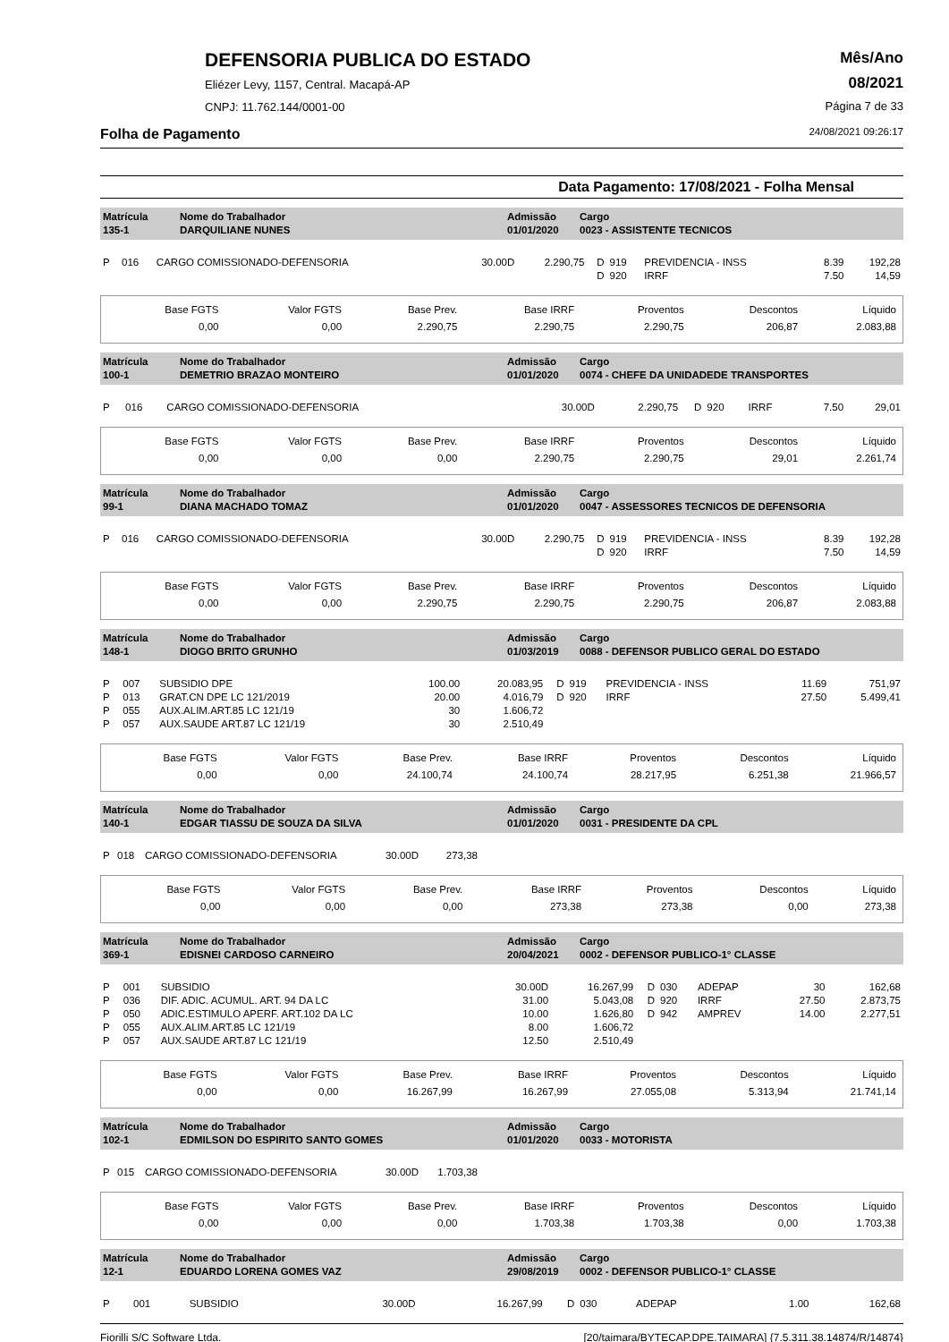DEFENSORIA PUBLICA DO ESTADO
Eliézer Levy, 1157, Central. Macapá-AP
CNPJ: 11.762.144/0001-00
Mês/Ano
08/2021
Página 7 de 33
Folha de Pagamento 24/08/2021 09:26:17
Data Pagamento: 17/08/2021 - Folha Mensal
| Matrícula 135-1 | Nome do Trabalhador DARQUILIANE NUNES | Admissão 01/01/2020 | Cargo 0023 - ASSISTENTE TECNICOS |
| P | 016 | CARGO COMISSIONADO-DEFENSORIA | 30.00D | 2.290,75 | D | 919 | PREVIDENCIA - INSS | 8.39 | 192,28 |
| | | | | | D | 920 | IRRF | 7.50 | 14,59 |
| Base FGTS | Valor FGTS | Base Prev. | Base IRRF | Proventos | Descontos | Líquido |
| 0,00 | 0,00 | 2.290,75 | 2.290,75 | 2.290,75 | 206,87 | 2.083,88 |
| Matrícula 100-1 | Nome do Trabalhador DEMETRIO BRAZAO MONTEIRO | Admissão 01/01/2020 | Cargo 0074 - CHEFE DA UNIDADEDE TRANSPORTES |
| P | 016 | CARGO COMISSIONADO-DEFENSORIA | 30.00D | 2.290,75 | D | 920 | IRRF | 7.50 | 29,01 |
| Base FGTS | Valor FGTS | Base Prev. | Base IRRF | Proventos | Descontos | Líquido |
| 0,00 | 0,00 | 0,00 | 2.290,75 | 2.290,75 | 29,01 | 2.261,74 |
| Matrícula 99-1 | Nome do Trabalhador DIANA MACHADO TOMAZ | Admissão 01/01/2020 | Cargo 0047 - ASSESSORES TECNICOS DE DEFENSORIA |
| P | 016 | CARGO COMISSIONADO-DEFENSORIA | 30.00D | 2.290,75 | D | 919 | PREVIDENCIA - INSS | 8.39 | 192,28 |
| | | | | | D | 920 | IRRF | 7.50 | 14,59 |
| Base FGTS | Valor FGTS | Base Prev. | Base IRRF | Proventos | Descontos | Líquido |
| 0,00 | 0,00 | 2.290,75 | 2.290,75 | 2.290,75 | 206,87 | 2.083,88 |
| Matrícula 148-1 | Nome do Trabalhador DIOGO BRITO GRUNHO | Admissão 01/03/2019 | Cargo 0088 - DEFENSOR PUBLICO GERAL DO ESTADO |
| P | 007 | SUBSIDIO DPE | 100.00 | 20.083,95 | D | 919 | PREVIDENCIA - INSS | 11.69 | 751,97 |
| P | 013 | GRAT.CN DPE LC 121/2019 | 20.00 | 4.016,79 | D | 920 | IRRF | 27.50 | 5.499,41 |
| P | 055 | AUX.ALIM.ART.85 LC 121/19 | 30 | 1.606,72 | | | | | |
| P | 057 | AUX.SAUDE ART.87 LC 121/19 | 30 | 2.510,49 | | | | | |
| Base FGTS | Valor FGTS | Base Prev. | Base IRRF | Proventos | Descontos | Líquido |
| 0,00 | 0,00 | 24.100,74 | 24.100,74 | 28.217,95 | 6.251,38 | 21.966,57 |
| Matrícula 140-1 | Nome do Trabalhador EDGAR TIASSU DE SOUZA DA SILVA | Admissão 01/01/2020 | Cargo 0031 - PRESIDENTE DA CPL |
| P | 018 | CARGO COMISSIONADO-DEFENSORIA | 30.00D | 273,38 | |
| Base FGTS | Valor FGTS | Base Prev. | Base IRRF | Proventos | Descontos | Líquido |
| 0,00 | 0,00 | 0,00 | 273,38 | 273,38 | 0,00 | 273,38 |
| Matrícula 369-1 | Nome do Trabalhador EDISNEI CARDOSO CARNEIRO | Admissão 20/04/2021 | Cargo 0002 - DEFENSOR PUBLICO-1° CLASSE |
| P | 001 | SUBSIDIO | 30.00D | 16.267,99 | D | 030 | ADEPAP | 30 | 162,68 |
| P | 036 | DIF. ADIC. ACUMUL. ART. 94 DA LC | 31.00 | 5.043,08 | D | 920 | IRRF | 27.50 | 2.873,75 |
| P | 050 | ADIC.ESTIMULO APERF. ART.102 DA LC | 10.00 | 1.626,80 | D | 942 | AMPREV | 14.00 | 2.277,51 |
| P | 055 | AUX.ALIM.ART.85 LC 121/19 | 8.00 | 1.606,72 | | | | | |
| P | 057 | AUX.SAUDE ART.87 LC 121/19 | 12.50 | 2.510,49 | | | | | |
| Base FGTS | Valor FGTS | Base Prev. | Base IRRF | Proventos | Descontos | Líquido |
| 0,00 | 0,00 | 16.267,99 | 16.267,99 | 27.055,08 | 5.313,94 | 21.741,14 |
| Matrícula 102-1 | Nome do Trabalhador EDMILSON DO ESPIRITO SANTO GOMES | Admissão 01/01/2020 | Cargo 0033 - MOTORISTA |
| P | 015 | CARGO COMISSIONADO-DEFENSORIA | 30.00D | 1.703,38 | |
| Base FGTS | Valor FGTS | Base Prev. | Base IRRF | Proventos | Descontos | Líquido |
| 0,00 | 0,00 | 0,00 | 1.703,38 | 1.703,38 | 0,00 | 1.703,38 |
| Matrícula 12-1 | Nome do Trabalhador EDUARDO LORENA GOMES VAZ | Admissão 29/08/2019 | Cargo 0002 - DEFENSOR PUBLICO-1° CLASSE |
| P | 001 | SUBSIDIO | 30.00D | 16.267,99 | D | 030 | ADEPAP | 1.00 | 162,68 |
Fiorilli S/C Software Ltda. [20/taimara/BYTECAP.DPE.TAIMARA] {7.5.311.38.14874/R/14874}